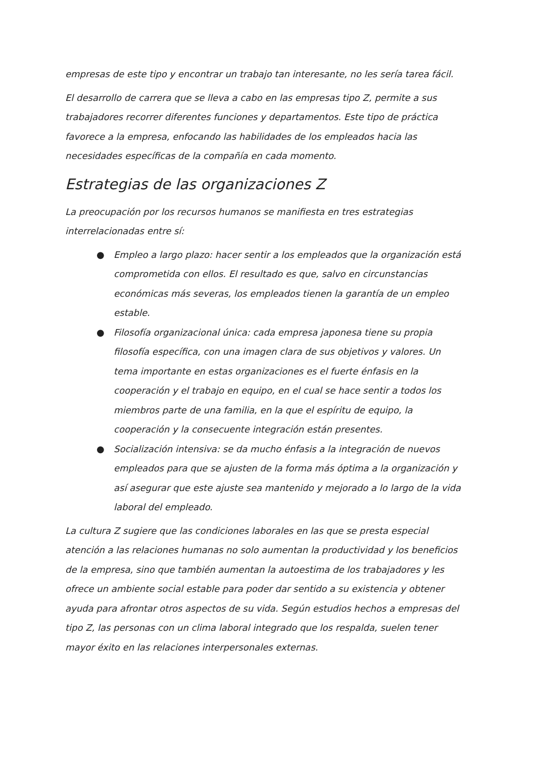empresas de este tipo y encontrar un trabajo tan interesante, no les sería tarea fácil.
El desarrollo de carrera que se lleva a cabo en las empresas tipo Z, permite a sus trabajadores recorrer diferentes funciones y departamentos. Este tipo de práctica favorece a la empresa, enfocando las habilidades de los empleados hacia las necesidades específicas de la compañía en cada momento.
Estrategias de las organizaciones Z
La preocupación por los recursos humanos se manifiesta en tres estrategias interrelacionadas entre sí:
● Empleo a largo plazo: hacer sentir a los empleados que la organización está comprometida con ellos. El resultado es que, salvo en circunstancias económicas más severas, los empleados tienen la garantía de un empleo estable.
● Filosofía organizacional única: cada empresa japonesa tiene su propia filosofía específica, con una imagen clara de sus objetivos y valores. Un tema importante en estas organizaciones es el fuerte énfasis en la cooperación y el trabajo en equipo, en el cual se hace sentir a todos los miembros parte de una familia, en la que el espíritu de equipo, la cooperación y la consecuente integración están presentes.
● Socialización intensiva: se da mucho énfasis a la integración de nuevos empleados para que se ajusten de la forma más óptima a la organización y así asegurar que este ajuste sea mantenido y mejorado a lo largo de la vida laboral del empleado.
La cultura Z sugiere que las condiciones laborales en las que se presta especial atención a las relaciones humanas no solo aumentan la productividad y los beneficios de la empresa, sino que también aumentan la autoestima de los trabajadores y les ofrece un ambiente social estable para poder dar sentido a su existencia y obtener ayuda para afrontar otros aspectos de su vida. Según estudios hechos a empresas del tipo Z, las personas con un clima laboral integrado que los respalda, suelen tener mayor éxito en las relaciones interpersonales externas.